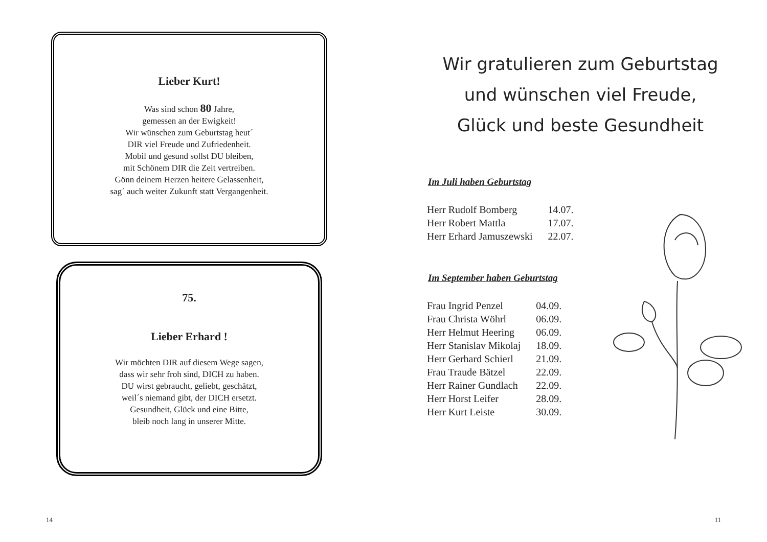Lieber Kurt!
Was sind schon 80 Jahre,
gemessen an der Ewigkeit!
Wir wünschen zum Geburtstag heut´
DIR viel Freude und Zufriedenheit.
Mobil und gesund sollst DU bleiben,
mit Schönem DIR die Zeit vertreiben.
Gönn deinem Herzen heitere Gelassenheit,
sag´ auch weiter Zukunft statt Vergangenheit.
75.
Lieber Erhard !
Wir möchten DIR auf diesem Wege sagen,
dass wir sehr froh sind, DICH zu haben.
DU wirst gebraucht, geliebt, geschätzt,
weil´s niemand gibt, der DICH ersetzt.
Gesundheit, Glück und eine Bitte,
bleib noch lang in unserer Mitte.
14
Wir gratulieren zum Geburtstag
und wünschen viel Freude,
Glück und beste Gesundheit
Im Juli haben Geburtstag
| Herr Rudolf Bomberg | 14.07. |
| Herr Robert Mattla | 17.07. |
| Herr Erhard Jamuszewski | 22.07. |
Im September haben Geburtstag
| Frau Ingrid Penzel | 04.09. |
| Frau Christa Wöhrl | 06.09. |
| Herr Helmut Heering | 06.09. |
| Herr Stanislav Mikolaj | 18.09. |
| Herr Gerhard Schierl | 21.09. |
| Frau Traude Bätzel | 22.09. |
| Herr Rainer Gundlach | 22.09. |
| Herr Horst Leifer | 28.09. |
| Herr Kurt Leiste | 30.09. |
11